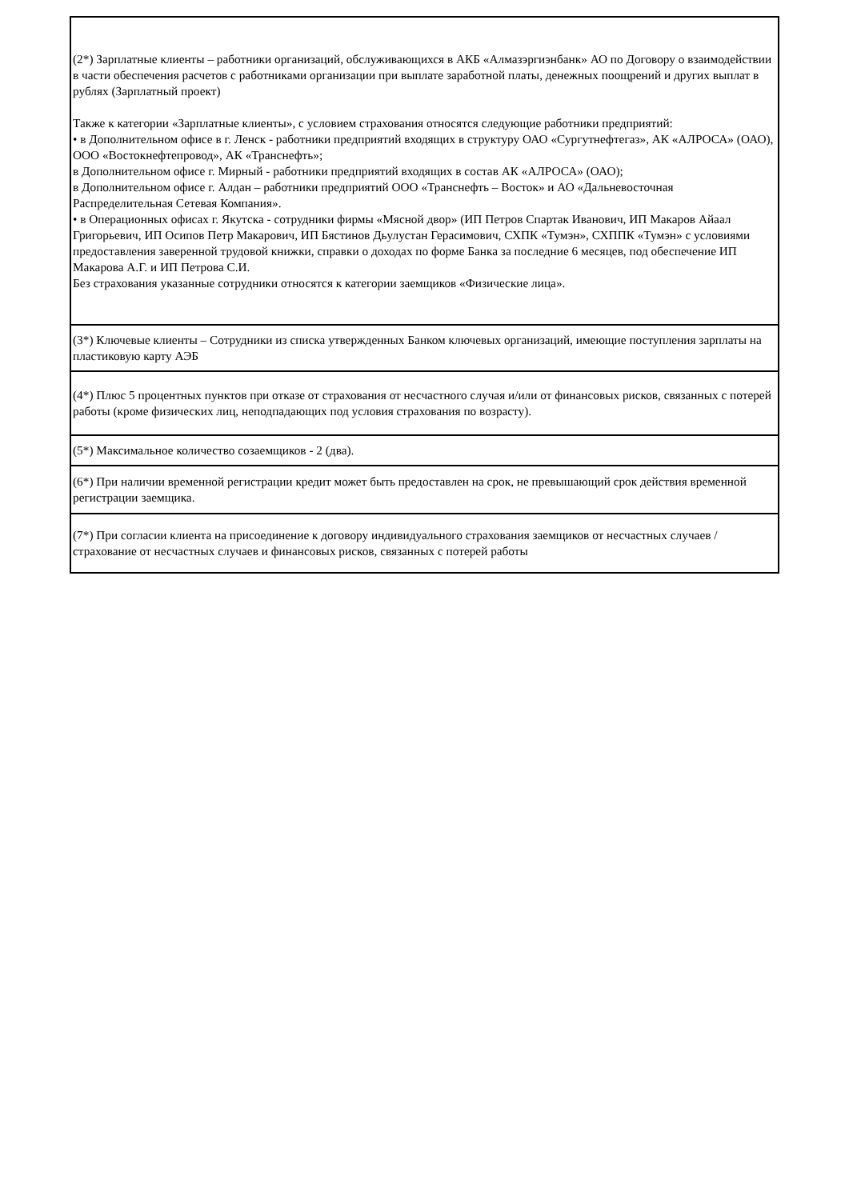| (2*) Зарплатные клиенты – работники организаций, обслуживающихся в АКБ «Алмазэргиэнбанк» АО по Договору о взаимодействии в части обеспечения расчетов с работниками организации при выплате заработной платы, денежных поощрений и других выплат в рублях (Зарплатный проект) Также к категории «Зарплатные клиенты», с условием страхования относятся следующие работники предприятий: • в Дополнительном офисе в г. Ленск - работники предприятий входящих в структуру ОАО «Сургутнефтегаз», АК «АЛРОСА» (ОАО), ООО «Востокнефтепровод», АК «Транснефть»; в Дополнительном офисе г. Мирный - работники предприятий входящих в состав АК «АЛРОСА» (ОАО); в Дополнительном офисе г. Алдан – работники предприятий ООО «Транснефть – Восток» и АО «Дальневосточная Распределительная Сетевая Компания». • в Операционных офисах г. Якутска - сотрудники фирмы «Мясной двор» (ИП Петров Спартак Иванович, ИП Макаров Айаал Григорьевич, ИП Осипов Петр Макарович, ИП Бястинов Дьулустан Герасимович, СХПК «Тумэн», СХППК «Тумэн» с условиями предоставления заверенной трудовой книжки, справки о доходах по форме Банка за последние 6 месяцев, под обеспечение ИП Макарова А.Г. и ИП Петрова С.И. Без страхования указанные сотрудники относятся к категории заемщиков «Физические лица». |
| (3*) Ключевые клиенты – Сотрудники из списка утвержденных Банком ключевых организаций, имеющие поступления зарплаты на пластиковую карту АЭБ |
| (4*) Плюс 5 процентных пунктов при отказе от страхования от несчастного случая и/или от финансовых рисков, связанных с потерей работы (кроме физических лиц, неподпадающих под условия страхования по возрасту). |
| (5*) Максимальное количество созаемщиков - 2 (два). |
| (6*) При наличии временной регистрации кредит может быть предоставлен на срок, не превышающий срок действия временной регистрации заемщика. |
| (7*) При согласии клиента на присоединение к договору индивидуального страхования заемщиков от несчастных случаев / страхование от несчастных случаев и финансовых рисков, связанных с потерей работы |